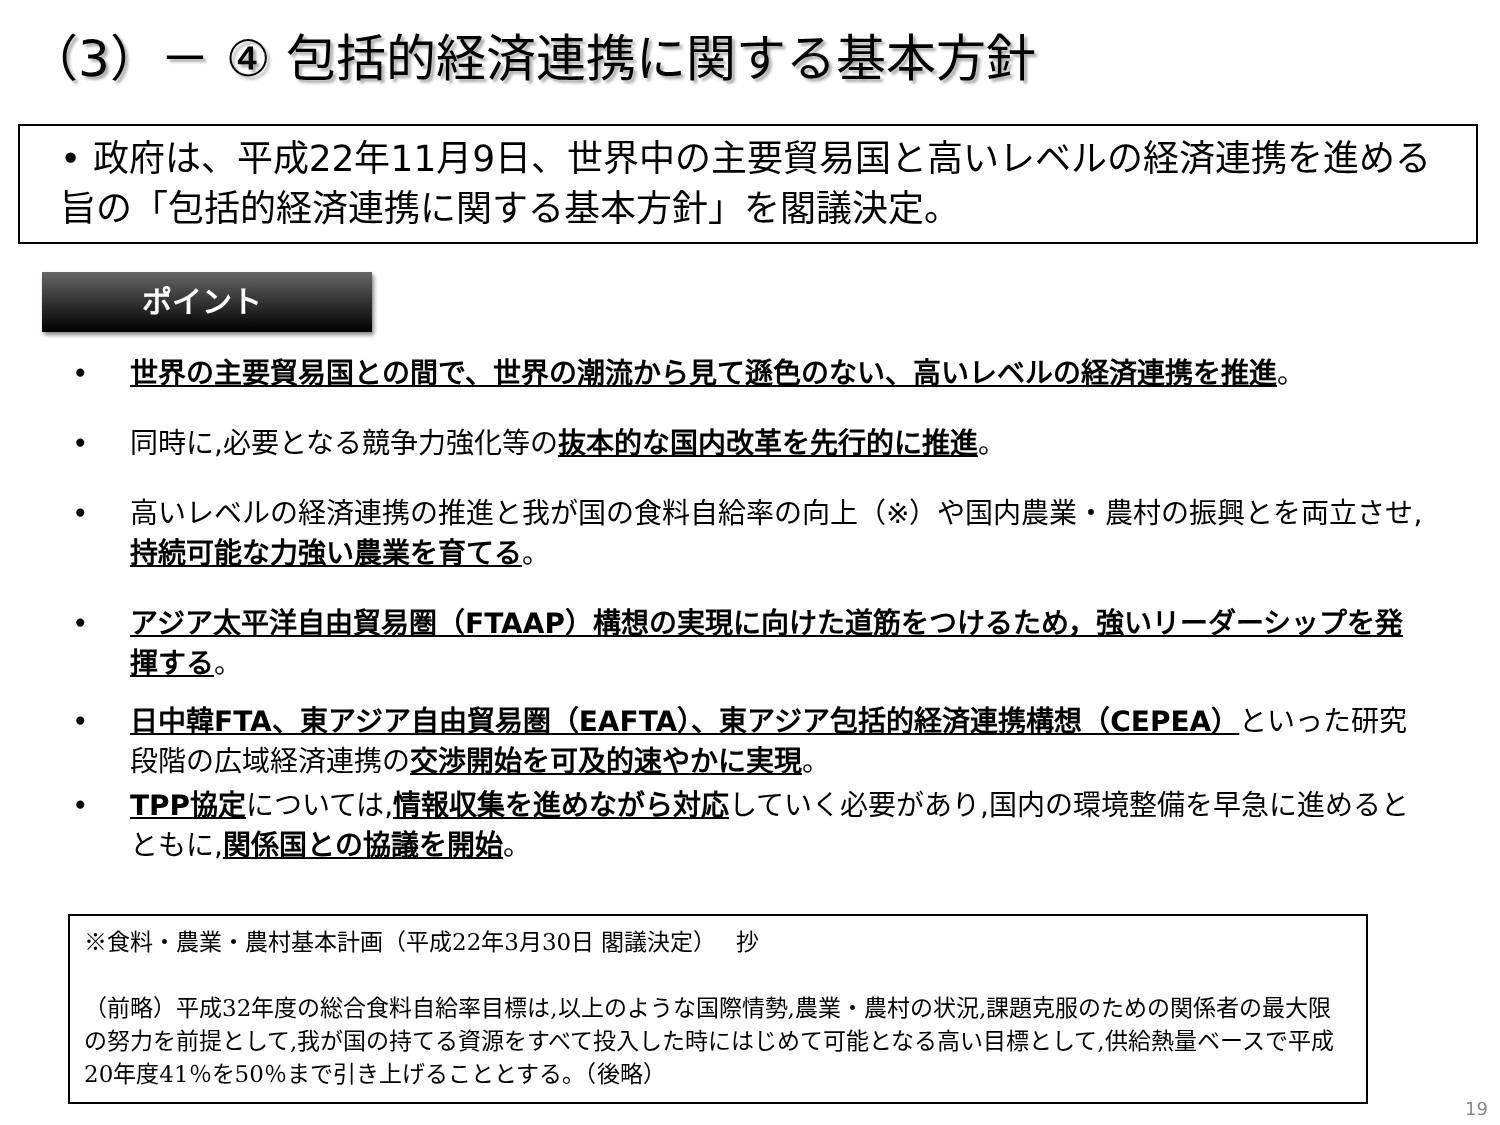（3）－ ④ 包括的経済連携に関する基本方針
• 政府は、平成22年11月9日、世界中の主要貿易国と高いレベルの経済連携を進める旨の「包括的経済連携に関する基本方針」を閣議決定。
ポイント
• 世界の主要貿易国との間で、世界の潮流から見て遜色のない、高いレベルの経済連携を推進。
• 同時に,必要となる競争力強化等の抜本的な国内改革を先行的に推進。
• 高いレベルの経済連携の推進と我が国の食料自給率の向上（※）や国内農業・農村の振興とを両立させ,持続可能な力強い農業を育てる。
• アジア太平洋自由貿易圏（FTAAP）構想の実現に向けた道筋をつけるため，強いリーダーシップを発揮する。
• 日中韓FTA、東アジア自由貿易圏（EAFTA）、東アジア包括的経済連携構想（CEPEA）といった研究段階の広域経済連携の交渉開始を可及的速やかに実現。
• TPP協定については,情報収集を進めながら対応していく必要があり,国内の環境整備を早急に進めるとともに,関係国との協議を開始。
※食料・農業・農村基本計画（平成22年3月30日 閣議決定）　 抄
（前略）平成32年度の総合食料自給率目標は,以上のような国際情勢,農業・農村の状況,課題克服のための関係者の最大限の努力を前提として,我が国の持てる資源をすべて投入した時にはじめて可能となる高い目標として,供給熱量ベースで平成20年度41％を50％まで引き上げることとする。（後略）
19